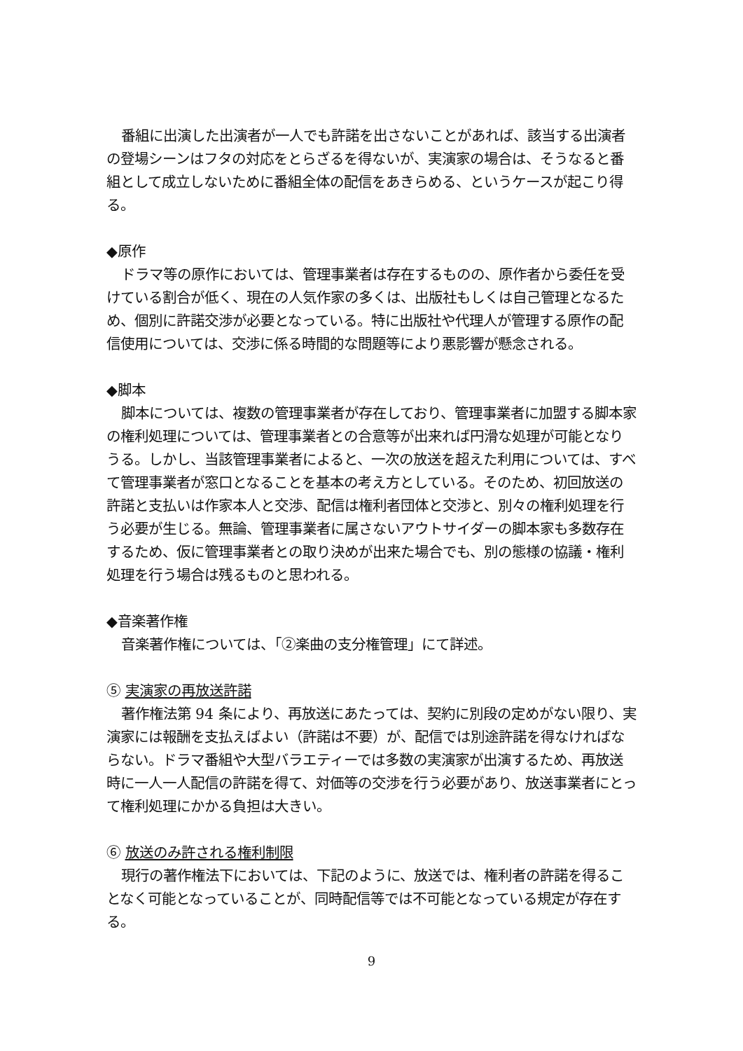番組に出演した出演者が一人でも許諾を出さないことがあれば、該当する出演者の登場シーンはフタの対応をとらざるを得ないが、実演家の場合は、そうなると番組として成立しないために番組全体の配信をあきらめる、というケースが起こり得る。
◆原作
ドラマ等の原作においては、管理事業者は存在するものの、原作者から委任を受けている割合が低く、現在の人気作家の多くは、出版社もしくは自己管理となるため、個別に許諾交渉が必要となっている。特に出版社や代理人が管理する原作の配信使用については、交渉に係る時間的な問題等により悪影響が懸念される。
◆脚本
脚本については、複数の管理事業者が存在しており、管理事業者に加盟する脚本家の権利処理については、管理事業者との合意等が出来れば円滑な処理が可能となりうる。しかし、当該管理事業者によると、一次の放送を超えた利用については、すべて管理事業者が窓口となることを基本の考え方としている。そのため、初回放送の許諾と支払いは作家本人と交渉、配信は権利者団体と交渉と、別々の権利処理を行う必要が生じる。無論、管理事業者に属さないアウトサイダーの脚本家も多数存在するため、仮に管理事業者との取り決めが出来た場合でも、別の態様の協議・権利処理を行う場合は残るものと思われる。
◆音楽著作権
音楽著作権については、「②楽曲の支分権管理」にて詳述。
⑤ 実演家の再放送許諾
著作権法第 94 条により、再放送にあたっては、契約に別段の定めがない限り、実演家には報酬を支払えばよい（許諾は不要）が、配信では別途許諾を得なければならない。ドラマ番組や大型バラエティーでは多数の実演家が出演するため、再放送時に一人一人配信の許諾を得て、対価等の交渉を行う必要があり、放送事業者にとって権利処理にかかる負担は大きい。
⑥ 放送のみ許される権利制限
現行の著作権法下においては、下記のように、放送では、権利者の許諾を得ることなく可能となっていることが、同時配信等では不可能となっている規定が存在する。
9